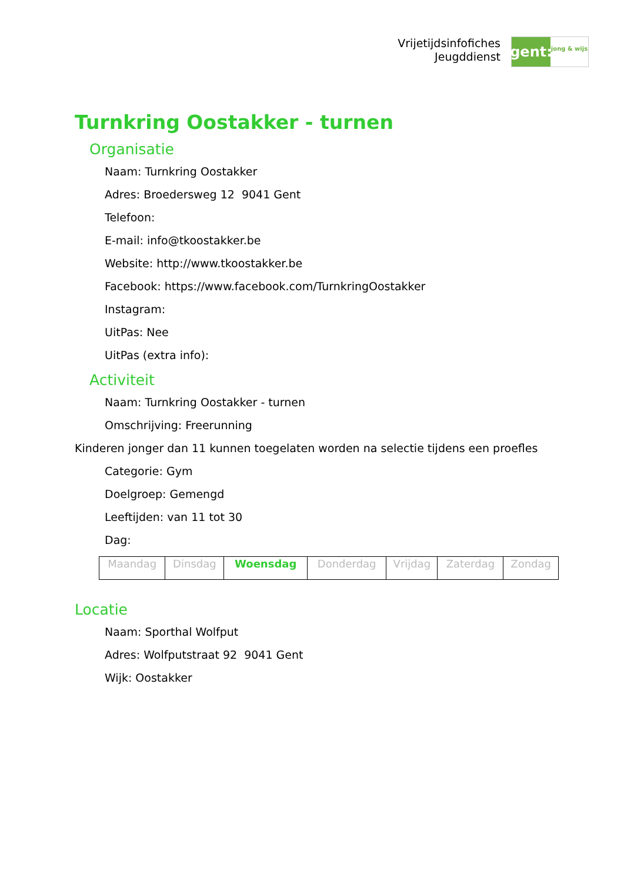Vrijetijdsinfofiches
Jeugddienst
gent:
jong & wijs
Turnkring Oostakker - turnen
Organisatie
Naam: Turnkring Oostakker
Adres: Broedersweg 12 9041 Gent
Telefoon:
E-mail: info@tkoostakker.be
Website: http://www.tkoostakker.be
Facebook: https://www.facebook.com/TurnkringOostakker
Instagram:
UitPas: Nee
UitPas (extra info):
Activiteit
Naam: Turnkring Oostakker - turnen
Omschrijving: Freerunning
Kinderen jonger dan 11 kunnen toegelaten worden na selectie tijdens een proefles
Categorie: Gym
Doelgroep: Gemengd
Leeftijden: van 11 tot 30
Dag:
| Maandag | Dinsdag | Woensdag | Donderdag | Vrijdag | Zaterdag | Zondag |
Locatie
Naam: Sporthal Wolfput
Adres: Wolfputstraat 92 9041 Gent
Wijk: Oostakker